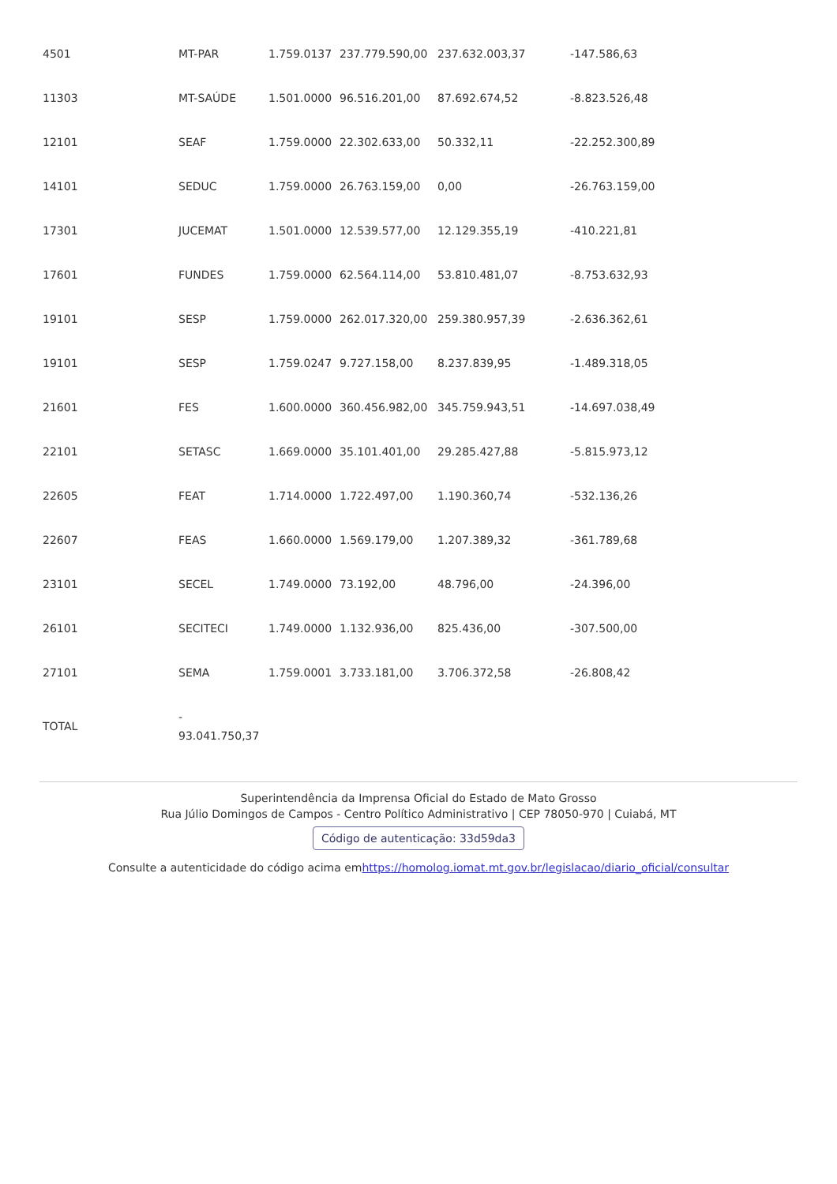| 4501 | MT-PAR | 1.759.0137 | 237.779.590,00 | 237.632.003,37 | -147.586,63 |
| 11303 | MT-SAÚDE | 1.501.0000 | 96.516.201,00 | 87.692.674,52 | -8.823.526,48 |
| 12101 | SEAF | 1.759.0000 | 22.302.633,00 | 50.332,11 | -22.252.300,89 |
| 14101 | SEDUC | 1.759.0000 | 26.763.159,00 | 0,00 | -26.763.159,00 |
| 17301 | JUCEMAT | 1.501.0000 | 12.539.577,00 | 12.129.355,19 | -410.221,81 |
| 17601 | FUNDES | 1.759.0000 | 62.564.114,00 | 53.810.481,07 | -8.753.632,93 |
| 19101 | SESP | 1.759.0000 | 262.017.320,00 | 259.380.957,39 | -2.636.362,61 |
| 19101 | SESP | 1.759.0247 | 9.727.158,00 | 8.237.839,95 | -1.489.318,05 |
| 21601 | FES | 1.600.0000 | 360.456.982,00 | 345.759.943,51 | -14.697.038,49 |
| 22101 | SETASC | 1.669.0000 | 35.101.401,00 | 29.285.427,88 | -5.815.973,12 |
| 22605 | FEAT | 1.714.0000 | 1.722.497,00 | 1.190.360,74 | -532.136,26 |
| 22607 | FEAS | 1.660.0000 | 1.569.179,00 | 1.207.389,32 | -361.789,68 |
| 23101 | SECEL | 1.749.0000 | 73.192,00 | 48.796,00 | -24.396,00 |
| 26101 | SECITECI | 1.749.0000 | 1.132.936,00 | 825.436,00 | -307.500,00 |
| 27101 | SEMA | 1.759.0001 | 3.733.181,00 | 3.706.372,58 | -26.808,42 |
| TOTAL | - 93.041.750,37 | | | | |
Superintendência da Imprensa Oficial do Estado de Mato Grosso
Rua Júlio Domingos de Campos - Centro Político Administrativo | CEP 78050-970 | Cuiabá, MT
Código de autenticação: 33d59da3
Consulte a autenticidade do código acima emhttps://homolog.iomat.mt.gov.br/legislacao/diario_oficial/consultar